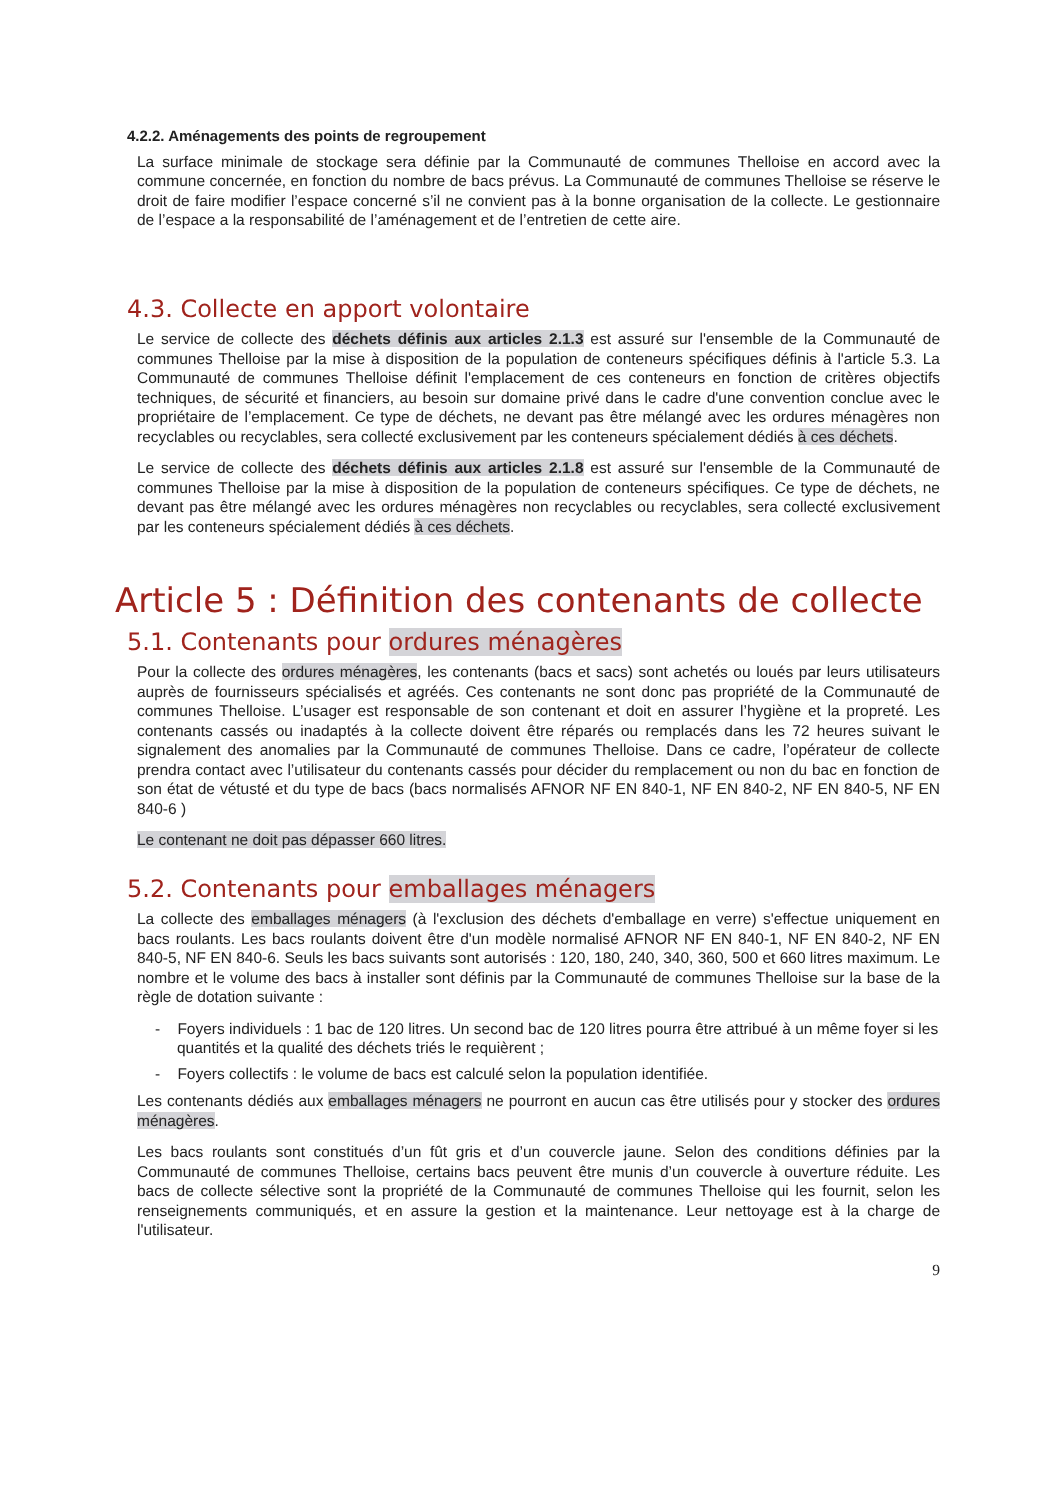4.2.2. Aménagements des points de regroupement
La surface minimale de stockage sera définie par la Communauté de communes Thelloise en accord avec la commune concernée, en fonction du nombre de bacs prévus. La Communauté de communes Thelloise se réserve le droit de faire modifier l’espace concerné s’il ne convient pas à la bonne organisation de la collecte. Le gestionnaire de l’espace a la responsabilité de l’aménagement et de l’entretien de cette aire.
4.3. Collecte en apport volontaire
Le service de collecte des déchets définis aux articles 2.1.3 est assuré sur l'ensemble de la Communauté de communes Thelloise par la mise à disposition de la population de conteneurs spécifiques définis à l'article 5.3. La Communauté de communes Thelloise définit l'emplacement de ces conteneurs en fonction de critères objectifs techniques, de sécurité et financiers, au besoin sur domaine privé dans le cadre d'une convention conclue avec le propriétaire de l’emplacement. Ce type de déchets, ne devant pas être mélangé avec les ordures ménagères non recyclables ou recyclables, sera collecté exclusivement par les conteneurs spécialement dédiés à ces déchets.
Le service de collecte des déchets définis aux articles 2.1.8 est assuré sur l'ensemble de la Communauté de communes Thelloise par la mise à disposition de la population de conteneurs spécifiques. Ce type de déchets, ne devant pas être mélangé avec les ordures ménagères non recyclables ou recyclables, sera collecté exclusivement par les conteneurs spécialement dédiés à ces déchets.
Article 5 : Définition des contenants de collecte
5.1. Contenants pour ordures ménagères
Pour la collecte des ordures ménagères, les contenants (bacs et sacs) sont achetés ou loués par leurs utilisateurs auprès de fournisseurs spécialisés et agréés. Ces contenants ne sont donc pas propriété de la Communauté de communes Thelloise. L’usager est responsable de son contenant et doit en assurer l’hygiène et la propreté. Les contenants cassés ou inadaptés à la collecte doivent être réparés ou remplacés dans les 72 heures suivant le signalement des anomalies par la Communauté de communes Thelloise. Dans ce cadre, l’opérateur de collecte prendra contact avec l’utilisateur du contenants cassés pour décider du remplacement ou non du bac en fonction de son état de vétusté et du type de bacs (bacs normalisés AFNOR NF EN 840-1, NF EN 840-2, NF EN 840-5, NF EN 840-6 )
Le contenant ne doit pas dépasser 660 litres.
5.2. Contenants pour emballages ménagers
La collecte des emballages ménagers (à l'exclusion des déchets d'emballage en verre) s'effectue uniquement en bacs roulants. Les bacs roulants doivent être d'un modèle normalisé AFNOR NF EN 840-1, NF EN 840-2, NF EN 840-5, NF EN 840-6. Seuls les bacs suivants sont autorisés : 120, 180, 240, 340, 360, 500 et 660 litres maximum. Le nombre et le volume des bacs à installer sont définis par la Communauté de communes Thelloise sur la base de la règle de dotation suivante :
- Foyers individuels : 1 bac de 120 litres. Un second bac de 120 litres pourra être attribué à un même foyer si les quantités et la qualité des déchets triés le requièrent ;
- Foyers collectifs : le volume de bacs est calculé selon la population identifiée.
Les contenants dédiés aux emballages ménagers ne pourront en aucun cas être utilisés pour y stocker des ordures ménagères.
Les bacs roulants sont constitués d’un fût gris et d’un couvercle jaune. Selon des conditions définies par la Communauté de communes Thelloise, certains bacs peuvent être munis d’un couvercle à ouverture réduite. Les bacs de collecte sélective sont la propriété de la Communauté de communes Thelloise qui les fournit, selon les renseignements communiqués, et en assure la gestion et la maintenance. Leur nettoyage est à la charge de l'utilisateur.
9